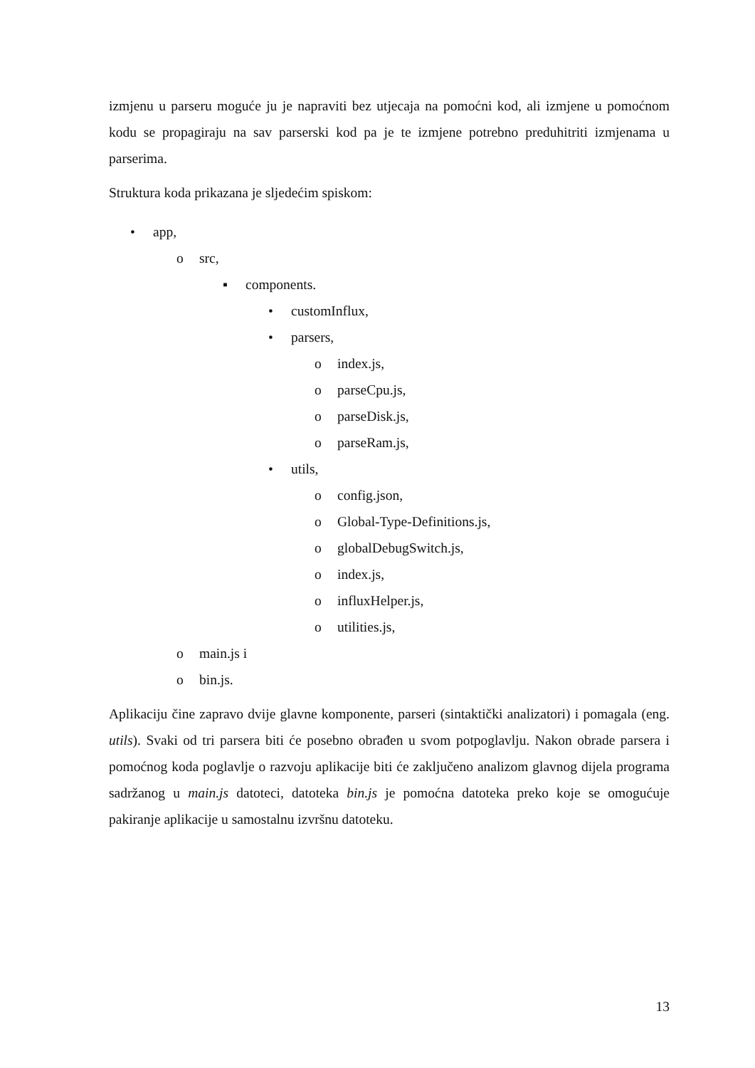izmjenu u parseru moguće ju je napraviti bez utjecaja na pomoćni kod, ali izmjene u pomoćnom kodu se propagiraju na sav parserski kod pa je te izmjene potrebno preduhitriti izmjenama u parserima.
Struktura koda prikazana je sljedećim spiskom:
• app,
o src,
▪ components.
• customInflux,
• parsers,
o index.js,
o parseCpu.js,
o parseDisk.js,
o parseRam.js,
• utils,
o config.json,
o Global-Type-Definitions.js,
o globalDebugSwitch.js,
o index.js,
o influxHelper.js,
o utilities.js,
o main.js i
o bin.js.
Aplikaciju čine zapravo dvije glavne komponente, parseri (sintaktički analizatori) i pomagala (eng. utils). Svaki od tri parsera biti će posebno obrađen u svom potpoglavlju. Nakon obrade parsera i pomoćnog koda poglavlje o razvoju aplikacije biti će zaključeno analizom glavnog dijela programa sadržanog u main.js datoteci, datoteka bin.js je pomoćna datoteka preko koje se omogućuje pakiranje aplikacije u samostalnu izvršnu datoteku.
13